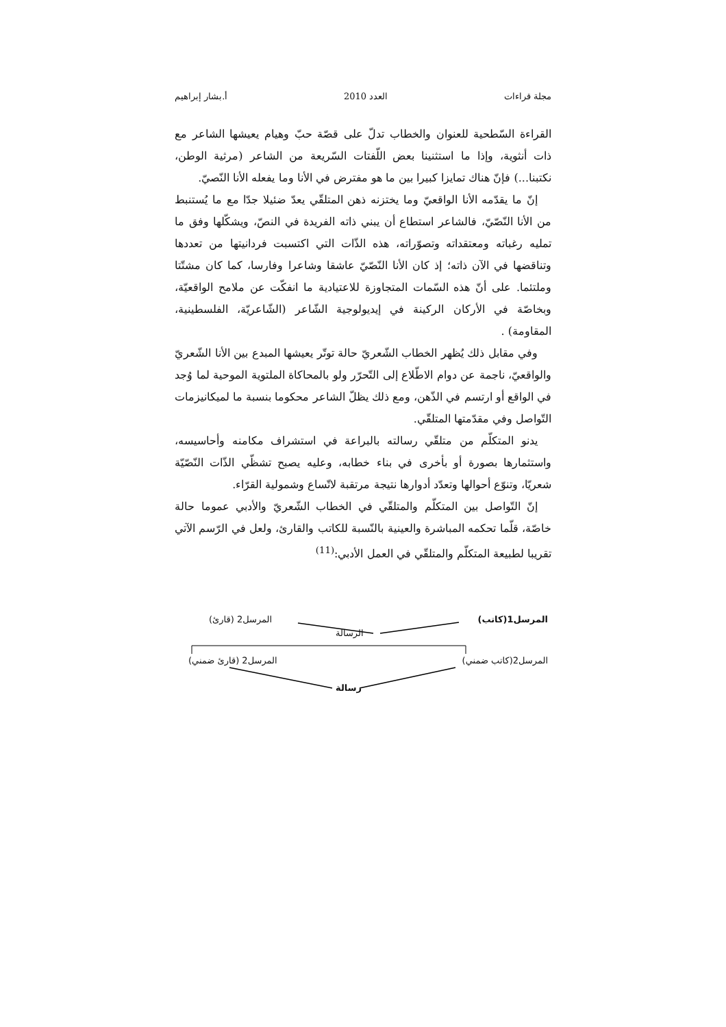مجلة قراءات العدد 2010 أ.بشار إبراهيم
القراءة السّطحية للعنوان والخطاب تدلّ على قصّة حبّ وهيام يعيشها الشاعر مع ذات أنثوية، وإذا ما استثنينا بعض اللّفتات السّريعة من الشاعر (مرثية الوطن، نكتبنا...) فإنّ هناك تمايزا كبيرا بين ما هو مفترض في الأنا وما يفعله الأنا النّصيّ.
إنّ ما يقدّمه الأنا الواقعيّ وما يختزنه ذهن المتلقّي يعدّ ضئيلا جدّا مع ما يُستنبط من الأنا النّصّيّ، فالشاعر استطاع أن يبني ذاته الفريدة في النصّ، ويشكّلها وفق ما تمليه رغباته ومعتقداته وتصوّراته، هذه الذّات التي اكتسبت فردانيتها من تعددها وتناقضها في الآن ذاته؛ إذ كان الأنا النّصّيّ عاشقا وشاعرا وفارسا، كما كان مشتّتا وملتئما. على أنّ هذه السّمات المتجاوزة للاعتيادية ما انفكّت عن ملامح الواقعيّة، وبخاصّة في الأركان الركينة في إيديولوجية الشّاعر (الشّاعريّة، الفلسطينية، المقاومة) .
وفي مقابل ذلك يُظهر الخطاب الشّعريّ حالة توتّر يعيشها المبدع بين الأنا الشّعريّ والواقعيّ، ناجمة عن دوام الاطّلاع إلى التّحرّر ولو بالمحاكاة الملتوية الموحية لما وُجد في الواقع أو ارتسم في الذّهن، ومع ذلك يظلّ الشاعر محكوما بنسبة ما لميكانيزمات التّواصل وفي مقدّمتها المتلقّي.
يدنو المتكلّم من متلقّي رسالته بالبراعة في استشراف مكامنه وأحاسيسه، واستثمارها بصورة أو بأخرى في بناء خطابه، وعليه يصبح تشظّي الذّات النّصّيّة شعريّا، وتنوّع أحوالها وتعدّد أدوارها نتيجة مرتقبة لاتّساع وشمولية القرّاء.
إنّ التّواصل بين المتكلّم والمتلقّي في الخطاب الشّعريّ والأدبي عموما حالة خاصّة، قلّما تحكمه المباشرة والعينية بالنّسبة للكاتب والقارئ، ولعل في الرّسم الآتي تقريبا لطبيعة المتكلّم والمتلقّي في العمل الأدبي:<sup>(11)</sup>
المرسل1(كاتب) المرسل2 (قارئ)
الرسالة
المرسل2(كاتب ضمني) المرسل2 (قارئ ضمني)
رسالة